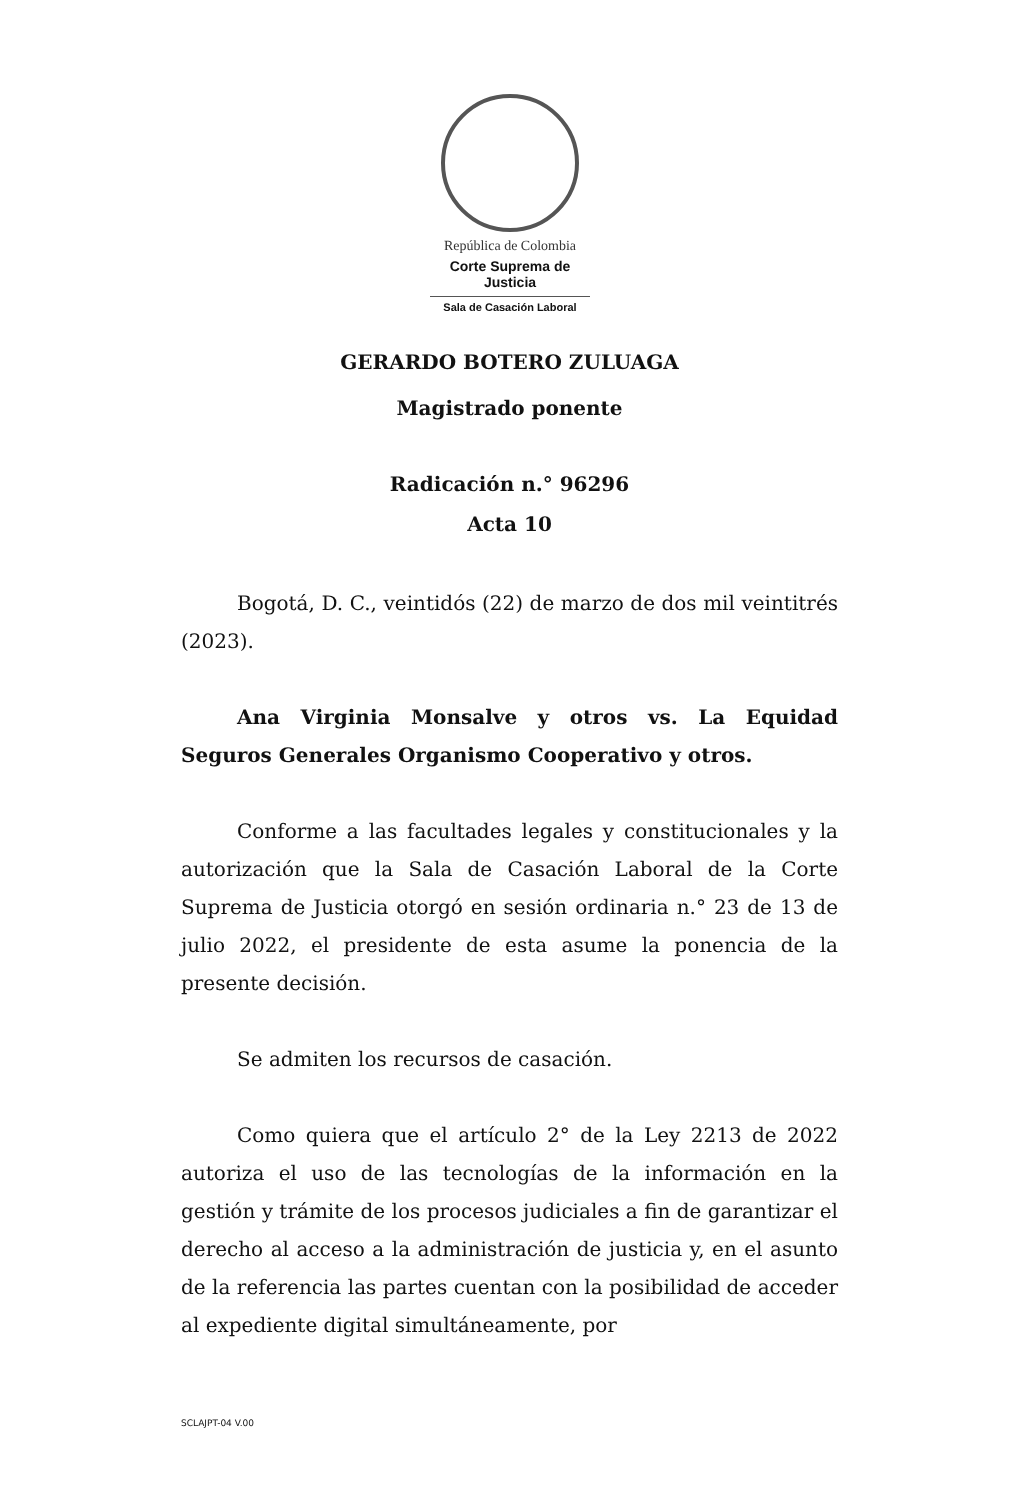República de Colombia
Corte Suprema de Justicia
Sala de Casación Laboral
GERARDO BOTERO ZULUAGA
Magistrado ponente
Radicación n.° 96296
Acta 10
Bogotá, D. C., veintidós (22) de marzo de dos mil veintitrés (2023).
Ana Virginia Monsalve y otros vs. La Equidad Seguros Generales Organismo Cooperativo y otros.
Conforme a las facultades legales y constitucionales y la autorización que la Sala de Casación Laboral de la Corte Suprema de Justicia otorgó en sesión ordinaria n.° 23 de 13 de julio 2022, el presidente de esta asume la ponencia de la presente decisión.
Se admiten los recursos de casación.
Como quiera que el artículo 2° de la Ley 2213 de 2022 autoriza el uso de las tecnologías de la información en la gestión y trámite de los procesos judiciales a fin de garantizar el derecho al acceso a la administración de justicia y, en el asunto de la referencia las partes cuentan con la posibilidad de acceder al expediente digital simultáneamente, por
SCLAJPT-04 V.00